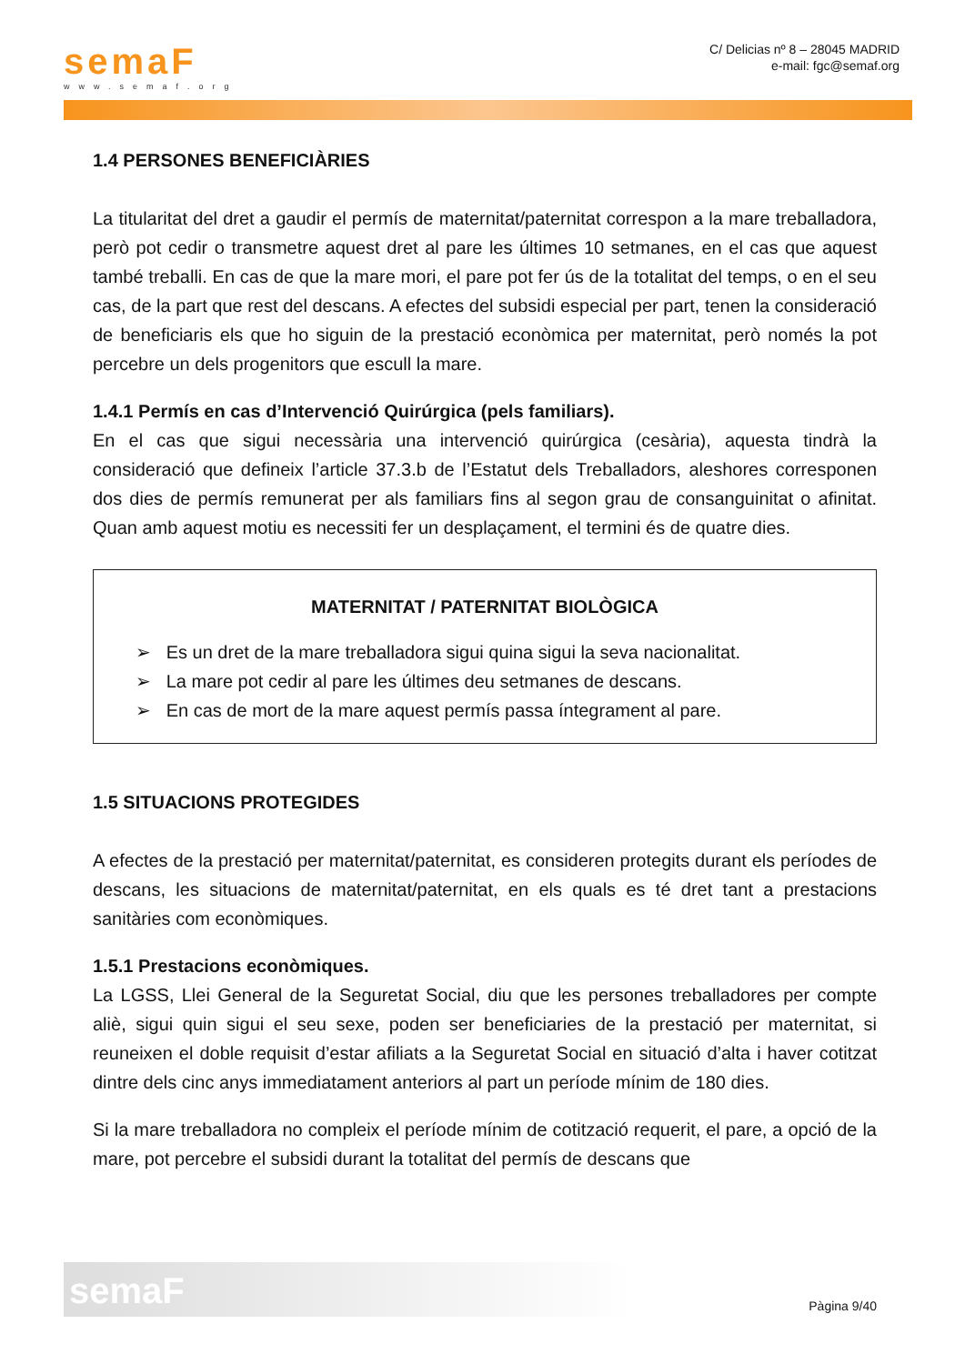semaF
www.semaf.org
C/ Delicias nº 8 – 28045 MADRID
e-mail: fgc@semaf.org
1.4 PERSONES BENEFICIÀRIES
La titularitat del dret a gaudir el permís de maternitat/paternitat correspon a la mare treballadora, però pot cedir o transmetre aquest dret al pare les últimes 10 setmanes, en el cas que aquest també treballi. En cas de que la mare mori, el pare pot fer ús de la totalitat del temps, o en el seu cas, de la part que rest del descans. A efectes del subsidi especial per part, tenen la consideració de beneficiaris els que ho siguin de la prestació econòmica per maternitat, però només la pot percebre un dels progenitors que escull la mare.
1.4.1 Permís en cas d’Intervenció Quirúrgica (pels familiars).
En el cas que sigui necessària una intervenció quirúrgica (cesària), aquesta tindrà la consideració que defineix l’article 37.3.b de l’Estatut dels Treballadors, aleshores corresponen dos dies de permís remunerat per als familiars fins al segon grau de consanguinitat o afinitat. Quan amb aquest motiu es necessiti fer un desplaçament, el termini és de quatre dies.
MATERNITAT / PATERNITAT BIOLÒGICA
➢ Es un dret de la mare treballadora sigui quina sigui la seva nacionalitat.
➢ La mare pot cedir al pare les últimes deu setmanes de descans.
➢ En cas de mort de la mare aquest permís passa íntegrament al pare.
1.5 SITUACIONS PROTEGIDES
A efectes de la prestació per maternitat/paternitat, es consideren protegits durant els períodes de descans, les situacions de maternitat/paternitat, en els quals es té dret tant a prestacions sanitàries com econòmiques.
1.5.1 Prestacions econòmiques.
La LGSS, Llei General de la Seguretat Social, diu que les persones treballadores per compte aliè, sigui quin sigui el seu sexe, poden ser beneficiaries de la prestació per maternitat, si reuneixen el doble requisit d’estar afiliats a la Seguretat Social en situació d’alta i haver cotitzat dintre dels cinc anys immediatament anteriors al part un període mínim de 180 dies.
Si la mare treballadora no compleix el període mínim de cotització requerit, el pare, a opció de la mare, pot percebre el subsidi durant la totalitat del permís de descans que
semaF
Pàgina 9/40